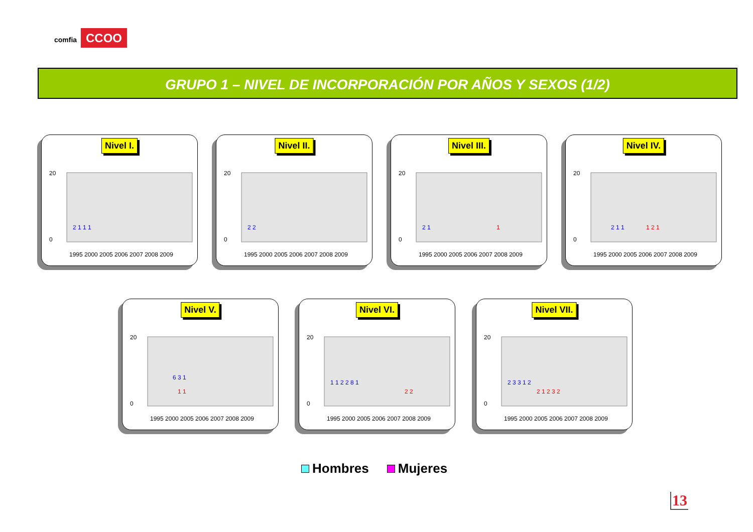comfia CCOO
GRUPO 1 – NIVEL DE INCORPORACIÓN POR AÑOS Y SEXOS (1/2)
Nivel I.
20
0
1995 2000 2005 2006 2007 2008 2009
2 1 1 1
Nivel II.
20
0
1995 2000 2005 2006 2007 2008 2009
2 2
Nivel III.
20
0
1995 2000 2005 2006 2007 2008 2009
2 1
1
Nivel IV.
20
0
1995 2000 2005 2006 2007 2008 2009
2 1 1
1 2 1
Nivel V.
20
0
1995 2000 2005 2006 2007 2008 2009
6 3 1
1 1
Nivel VI.
20
0
1995 2000 2005 2006 2007 2008 2009
1 1 2 2 8 1
2 2
Nivel VII.
20
0
1995 2000 2005 2006 2007 2008 2009
2 3 3 1 2
2 1 2 3 2
Hombres Mujeres
13